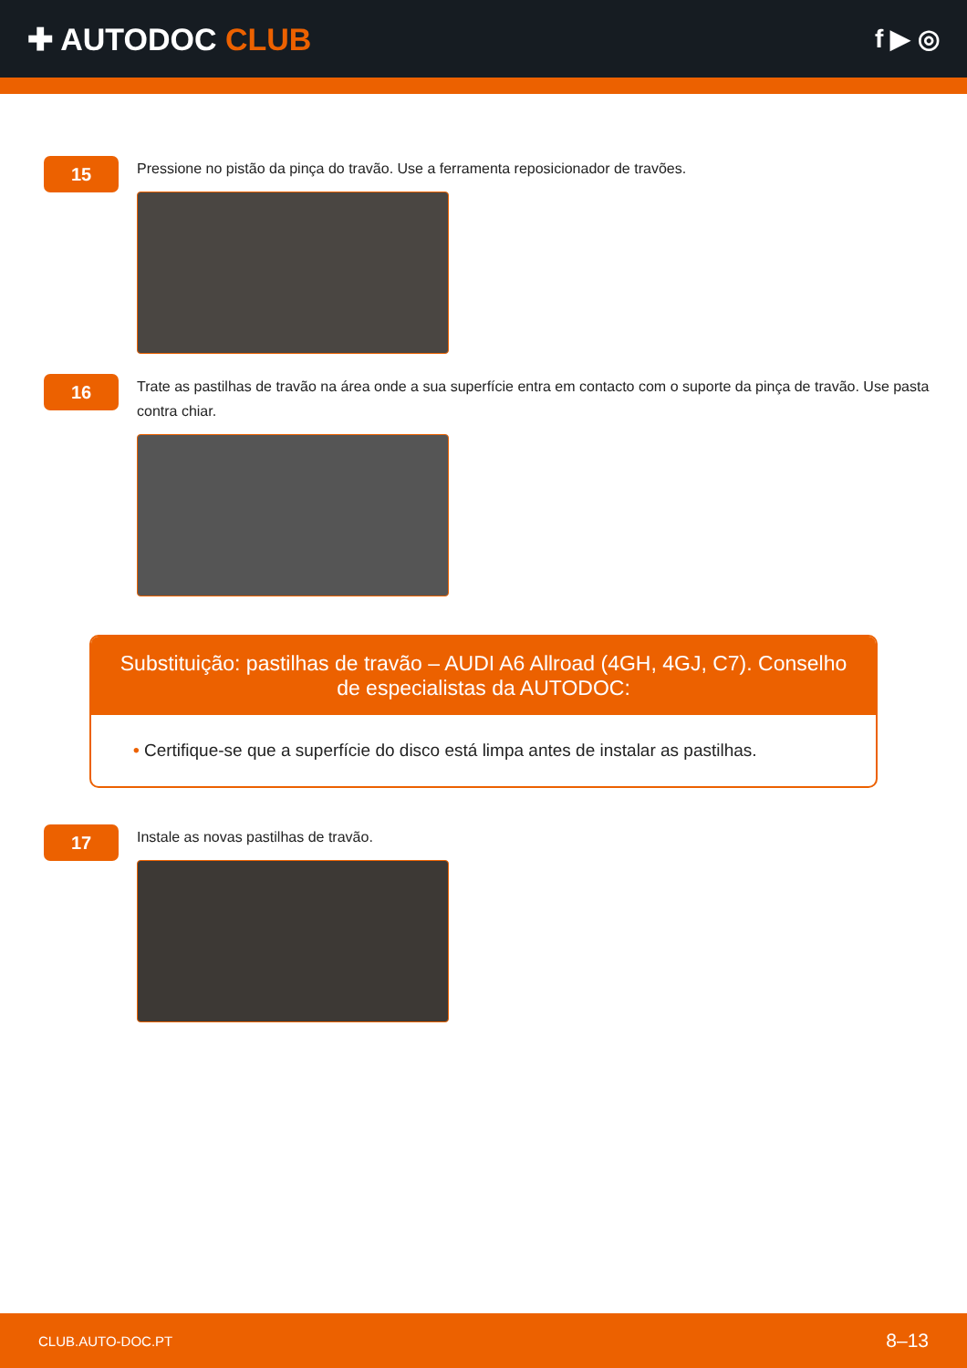✚ AUTODOC CLUB
f ▶ ◎
15
Pressione no pistão da pinça do travão. Use a ferramenta reposicionador de travões.
16
Trate as pastilhas de travão na área onde a sua superfície entra em contacto com o suporte da pinça de travão. Use pasta contra chiar.
Substituição: pastilhas de travão – AUDI A6 Allroad (4GH, 4GJ, C7). Conselho de especialistas da AUTODOC:
• Certifique-se que a superfície do disco está limpa antes de instalar as pastilhas.
17
Instale as novas pastilhas de travão.
CLUB.AUTO-DOC.PT 8–13